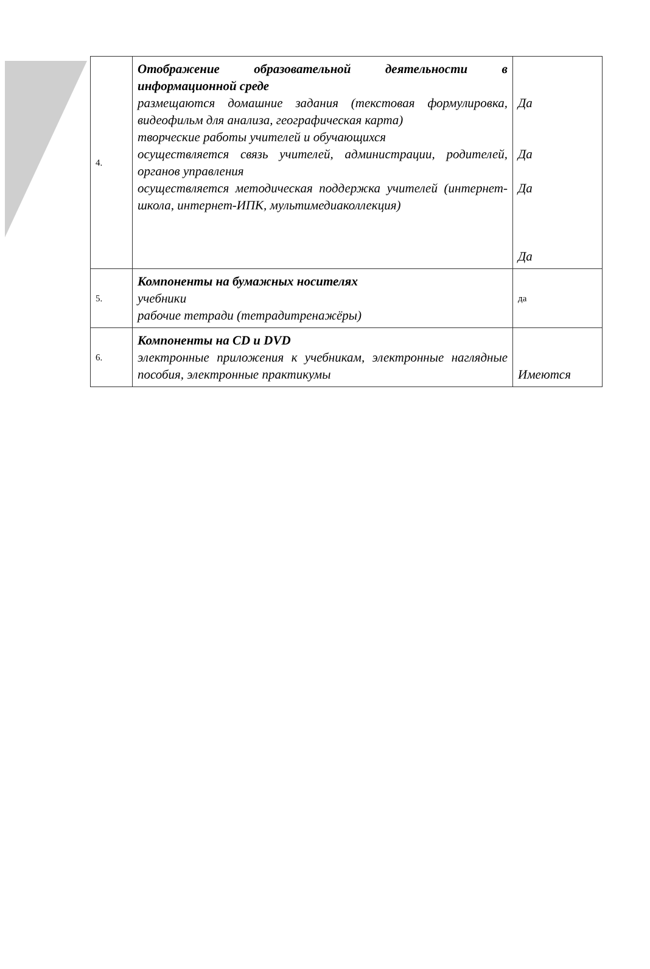| 4. | Отображение образовательной деятельности в информационной среде размещаются домашние задания (текстовая формулировка, видеофильм для анализа, географическая карта) творческие работы учителей и обучающихся осуществляется связь учителей, администрации, родителей, органов управления осуществляется методическая поддержка учителей (интернет-школа, интернет-ИПК, мультимедиаколлекция) | Да Да Да Да |
| 5. | Компоненты на бумажных носителях учебники рабочие тетради (тетрадитренажёры) | да |
| 6. | Компоненты на CD и DVD электронные приложения к учебникам, электронные наглядные пособия, электронные практикумы | Имеются |